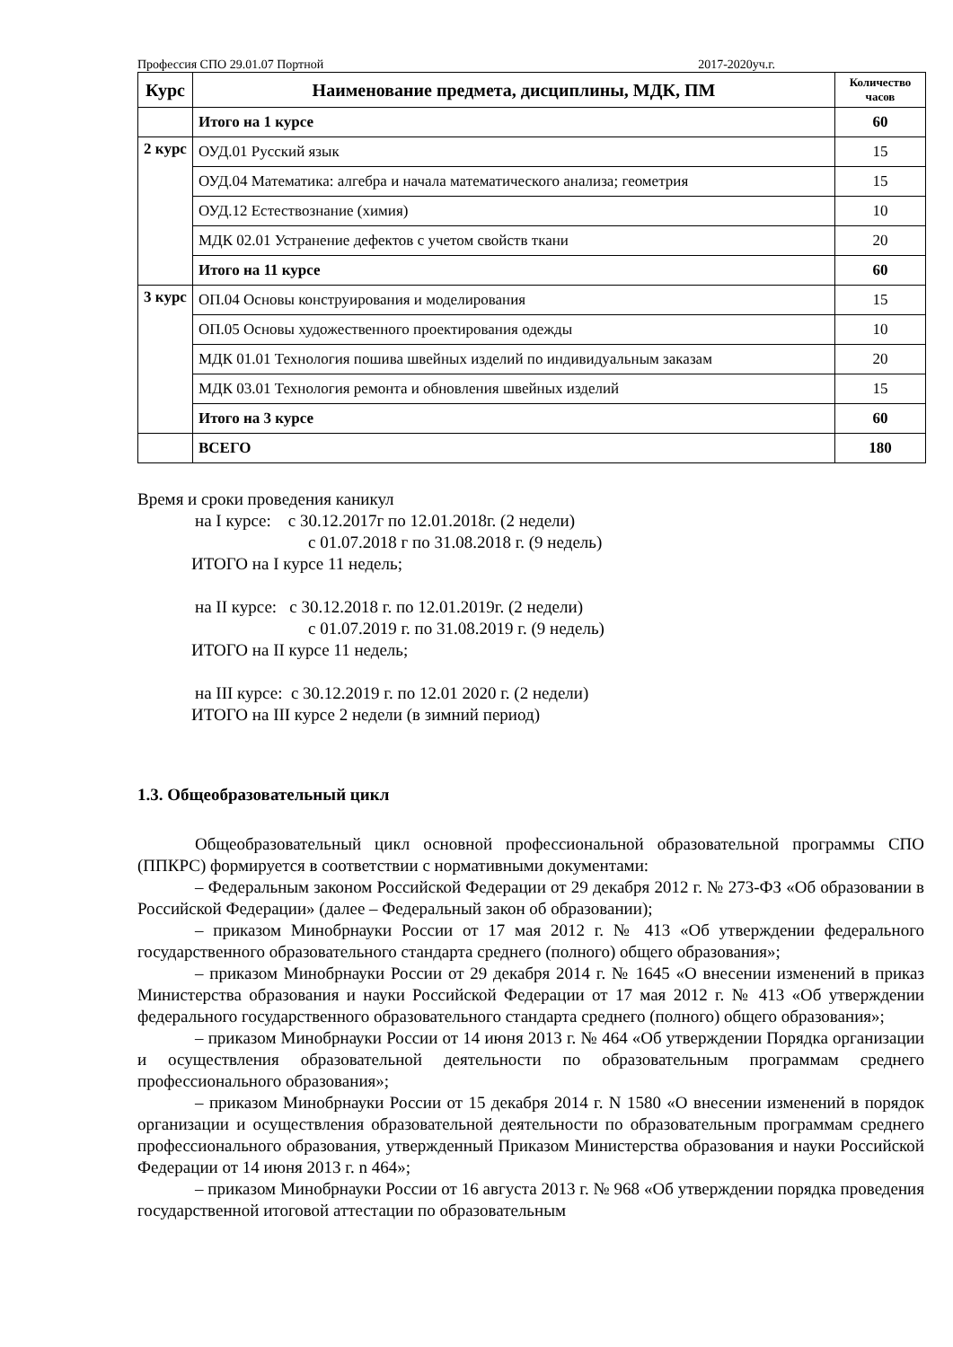Профессия СПО 29.01.07 Портной 2017-2020уч.г.
| Курс | Наименование предмета, дисциплины, МДК, ПМ | Количество часов |
| --- | --- | --- |
| | Итого на 1 курсе | 60 |
| 2 курс | ОУД.01 Русский язык | 15 |
| | ОУД.04 Математика: алгебра и начала математического анализа; геометрия | 15 |
| | ОУД.12 Естествознание (химия) | 10 |
| | МДК 02.01 Устранение дефектов с учетом свойств ткани | 20 |
| | Итого на 11 курсе | 60 |
| 3 курс | ОП.04 Основы конструирования и моделирования | 15 |
| | ОП.05 Основы художественного проектирования одежды | 10 |
| | МДК 01.01 Технология пошива швейных изделий по индивидуальным заказам | 20 |
| | МДК 03.01 Технология ремонта и обновления швейных изделий | 15 |
| | Итого на 3 курсе | 60 |
| | ВСЕГО | 180 |
Время и сроки проведения каникул
на I курсе: с 30.12.2017г по 12.01.2018г. (2 недели)
с 01.07.2018 г по 31.08.2018 г. (9 недель)
ИТОГО на I курсе 11 недель;
на II курсе: с 30.12.2018 г. по 12.01.2019г. (2 недели)
с 01.07.2019 г. по 31.08.2019 г. (9 недель)
ИТОГО на II курсе 11 недель;
на III курсе: с 30.12.2019 г. по 12.01 2020 г. (2 недели)
ИТОГО на III курсе 2 недели (в зимний период)
1.3. Общеобразовательный цикл
Общеобразовательный цикл основной профессиональной образовательной программы СПО (ППКРС) формируется в соответствии с нормативными документами:
– Федеральным законом Российской Федерации от 29 декабря 2012 г. № 273-ФЗ «Об образовании в Российской Федерации» (далее – Федеральный закон об образовании);
– приказом Минобрнауки России от 17 мая 2012 г. № 413 «Об утверждении федерального государственного образовательного стандарта среднего (полного) общего образования»;
– приказом Минобрнауки России от 29 декабря 2014 г. № 1645 «О внесении изменений в приказ Министерства образования и науки Российской Федерации от 17 мая 2012 г. № 413 «Об утверждении федерального государственного образовательного стандарта среднего (полного) общего образования»;
– приказом Минобрнауки России от 14 июня 2013 г. № 464 «Об утверждении Порядка организации и осуществления образовательной деятельности по образовательным программам среднего профессионального образования»;
– приказом Минобрнауки России от 15 декабря 2014 г. N 1580 «О внесении изменений в порядок организации и осуществления образовательной деятельности по образовательным программам среднего профессионального образования, утвержденный Приказом Министерства образования и науки Российской Федерации от 14 июня 2013 г. n 464»;
– приказом Минобрнауки России от 16 августа 2013 г. № 968 «Об утверждении порядка проведения государственной итоговой аттестации по образовательным